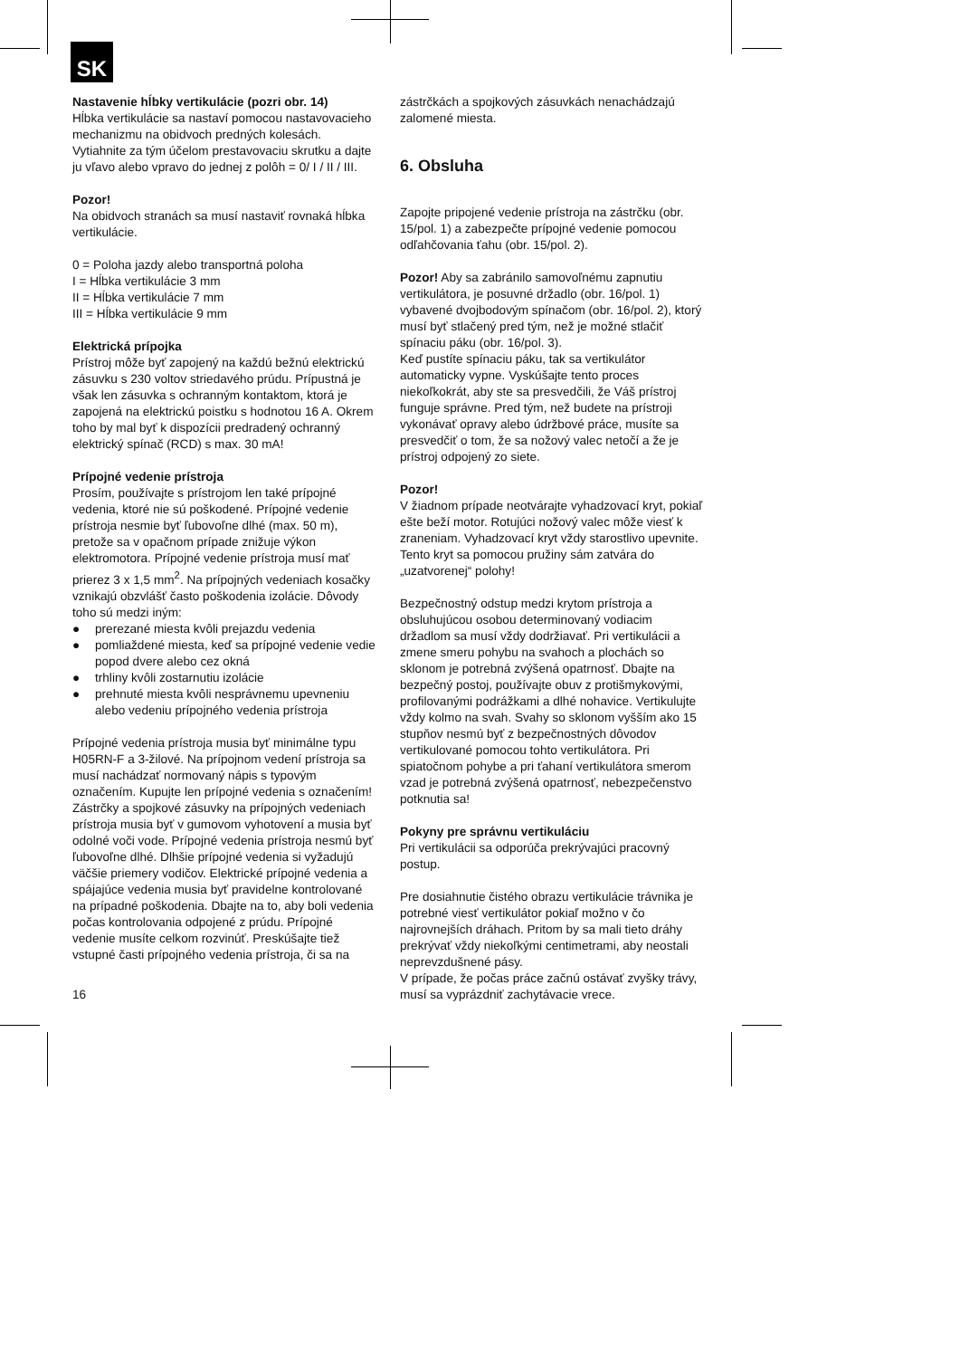SK
Nastavenie hĺbky vertikulácie (pozri obr. 14)
Hĺbka vertikulácie sa nastaví pomocou nastavovacieho mechanizmu na obidvoch predných kolesách.
Vytiahnite za tým účelom prestavovaciu skrutku a dajte ju vľavo alebo vpravo do jednej z polôh = 0/ I / II / III.
Pozor!
Na obidvoch stranách sa musí nastaviť rovnaká hĺbka vertikulácie.
0 = Poloha jazdy alebo transportná poloha
I = Hĺbka vertikulácie 3 mm
II = Hĺbka vertikulácie 7 mm
III = Hĺbka vertikulácie 9 mm
Elektrická prípojka
Prístroj môže byť zapojený na každú bežnú elektrickú zásuvku s 230 voltov striedavého prúdu. Prípustná je však len zásuvka s ochranným kontaktom, ktorá je zapojená na elektrickú poistku s hodnotou 16 A. Okrem toho by mal byť k dispozícii predradený ochranný elektrický spínač (RCD) s max. 30 mA!
Prípojné vedenie prístroja
Prosím, používajte s prístrojom len také prípojné vedenia, ktoré nie sú poškodené. Prípojné vedenie prístroja nesmie byť ľubovoľne dlhé (max. 50 m), pretože sa v opačnom prípade znižuje výkon elektromotora. Prípojné vedenie prístroja musí mať prierez 3 x 1,5 mm<sup>2</sup>. Na prípojných vedeniach kosačky vznikajú obzvlášť často poškodenia izolácie. Dôvody toho sú medzi iným:
● prerezané miesta kvôli prejazdu vedenia
● pomliaždené miesta, keď sa prípojné vedenie vedie popod dvere alebo cez okná
● trhliny kvôli zostarnutiu izolácie
● prehnuté miesta kvôli nesprávnemu upevneniu alebo vedeniu prípojného vedenia prístroja
Prípojné vedenia prístroja musia byť minimálne typu H05RN-F a 3-žilové. Na prípojnom vedení prístroja sa musí nachádzať normovaný nápis s typovým označením. Kupujte len prípojné vedenia s označením! Zástrčky a spojkové zásuvky na prípojných vedeniach prístroja musia byť v gumovom vyhotovení a musia byť odolné voči vode. Prípojné vedenia prístroja nesmú byť ľubovoľne dlhé. Dlhšie prípojné vedenia si vyžadujú väčšie priemery vodičov. Elektrické prípojné vedenia a spájajúce vedenia musia byť pravidelne kontrolované na prípadné poškodenia. Dbajte na to, aby boli vedenia počas kontrolovania odpojené z prúdu. Prípojné vedenie musíte celkom rozvinúť. Preskúšajte tiež vstupné časti prípojného vedenia prístroja, či sa na
zástrčkách a spojkových zásuvkách nenachádzajú zalomené miesta.
6. Obsluha
Zapojte pripojené vedenie prístroja na zástrčku (obr. 15/pol. 1) a zabezpečte prípojné vedenie pomocou odľahčovania ťahu (obr. 15/pol. 2).
Pozor! Aby sa zabránilo samovoľnému zapnutiu vertikulátora, je posuvné držadlo (obr. 16/pol. 1) vybavené dvojbodovým spínačom (obr. 16/pol. 2), ktorý musí byť stlačený pred tým, než je možné stlačiť spínaciu páku (obr. 16/pol. 3).
Keď pustíte spínaciu páku, tak sa vertikulátor automaticky vypne. Vyskúšajte tento proces niekoľkokrát, aby ste sa presvedčili, že Váš prístroj funguje správne. Pred tým, než budete na prístroji vykonávať opravy alebo údržbové práce, musíte sa presvedčiť o tom, že sa nožový valec netočí a že je prístroj odpojený zo siete.
Pozor!
V žiadnom prípade neotvárajte vyhadzovací kryt, pokiaľ ešte beží motor. Rotujúci nožový valec môže viesť k zraneniam. Vyhadzovací kryt vždy starostlivo upevnite. Tento kryt sa pomocou pružiny sám zatvára do „uzatvorenej“ polohy!
Bezpečnostný odstup medzi krytom prístroja a obsluhujúcou osobou determinovaný vodiacim držadlom sa musí vždy dodržiavať. Pri vertikulácii a zmene smeru pohybu na svahoch a plochách so sklonom je potrebná zvýšená opatrnosť. Dbajte na bezpečný postoj, používajte obuv z protišmykovými, profilovanými podrážkami a dlhé nohavice. Vertikulujte vždy kolmo na svah. Svahy so sklonom vyšším ako 15 stupňov nesmú byť z bezpečnostných dôvodov vertikulované pomocou tohto vertikulátora. Pri spiatočnom pohybe a pri ťahaní vertikulátora smerom vzad je potrebná zvýšená opatrnosť, nebezpečenstvo potknutia sa!
Pokyny pre správnu vertikuláciu
Pri vertikulácii sa odporúča prekrývajúci pracovný postup.
Pre dosiahnutie čistého obrazu vertikulácie trávnika je potrebné viesť vertikulátor pokiaľ možno v čo najrovnejších dráhach. Pritom by sa mali tieto dráhy prekrývať vždy niekoľkými centimetrami, aby neostali neprevzdušnené pásy.
V prípade, že počas práce začnú ostávať zvyšky trávy, musí sa vyprázdniť zachytávacie vrece.
16